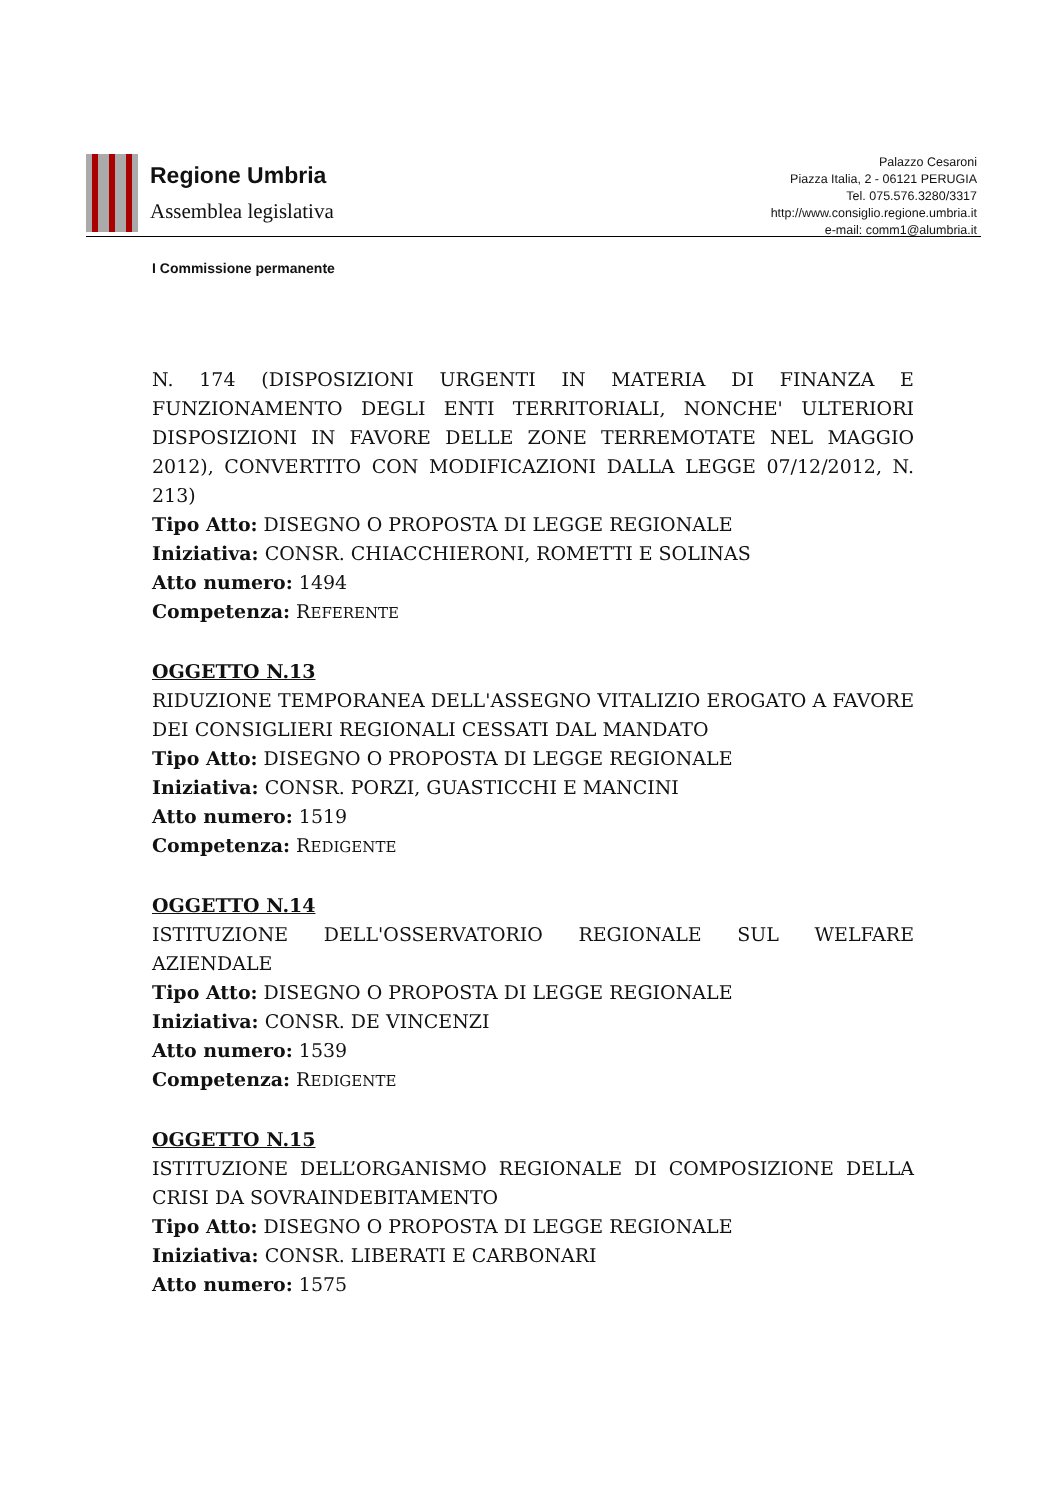Regione Umbria
Assemblea legislativa
Palazzo Cesaroni
Piazza Italia, 2 - 06121 PERUGIA
Tel. 075.576.3280/3317
http://www.consiglio.regione.umbria.it
e-mail: comm1@alumbria.it
I Commissione permanente
N. 174 (DISPOSIZIONI URGENTI IN MATERIA DI FINANZA E FUNZIONAMENTO DEGLI ENTI TERRITORIALI, NONCHE' ULTERIORI DISPOSIZIONI IN FAVORE DELLE ZONE TERREMOTATE NEL MAGGIO 2012), CONVERTITO CON MODIFICAZIONI DALLA LEGGE 07/12/2012, N. 213)
Tipo Atto: DISEGNO O PROPOSTA DI LEGGE REGIONALE
Iniziativa: CONSR. CHIACCHIERONI, ROMETTI E SOLINAS
Atto numero: 1494
Competenza: REFERENTE
OGGETTO N.13
RIDUZIONE TEMPORANEA DELL'ASSEGNO VITALIZIO EROGATO A FAVORE DEI CONSIGLIERI REGIONALI CESSATI DAL MANDATO
Tipo Atto: DISEGNO O PROPOSTA DI LEGGE REGIONALE
Iniziativa: CONSR. PORZI, GUASTICCHI E MANCINI
Atto numero: 1519
Competenza: REDIGENTE
OGGETTO N.14
ISTITUZIONE DELL'OSSERVATORIO REGIONALE SUL WELFARE AZIENDALE
Tipo Atto: DISEGNO O PROPOSTA DI LEGGE REGIONALE
Iniziativa: CONSR. DE VINCENZI
Atto numero: 1539
Competenza: REDIGENTE
OGGETTO N.15
ISTITUZIONE DELL’ORGANISMO REGIONALE DI COMPOSIZIONE DELLA CRISI DA SOVRAINDEBITAMENTO
Tipo Atto: DISEGNO O PROPOSTA DI LEGGE REGIONALE
Iniziativa: CONSR. LIBERATI E CARBONARI
Atto numero: 1575